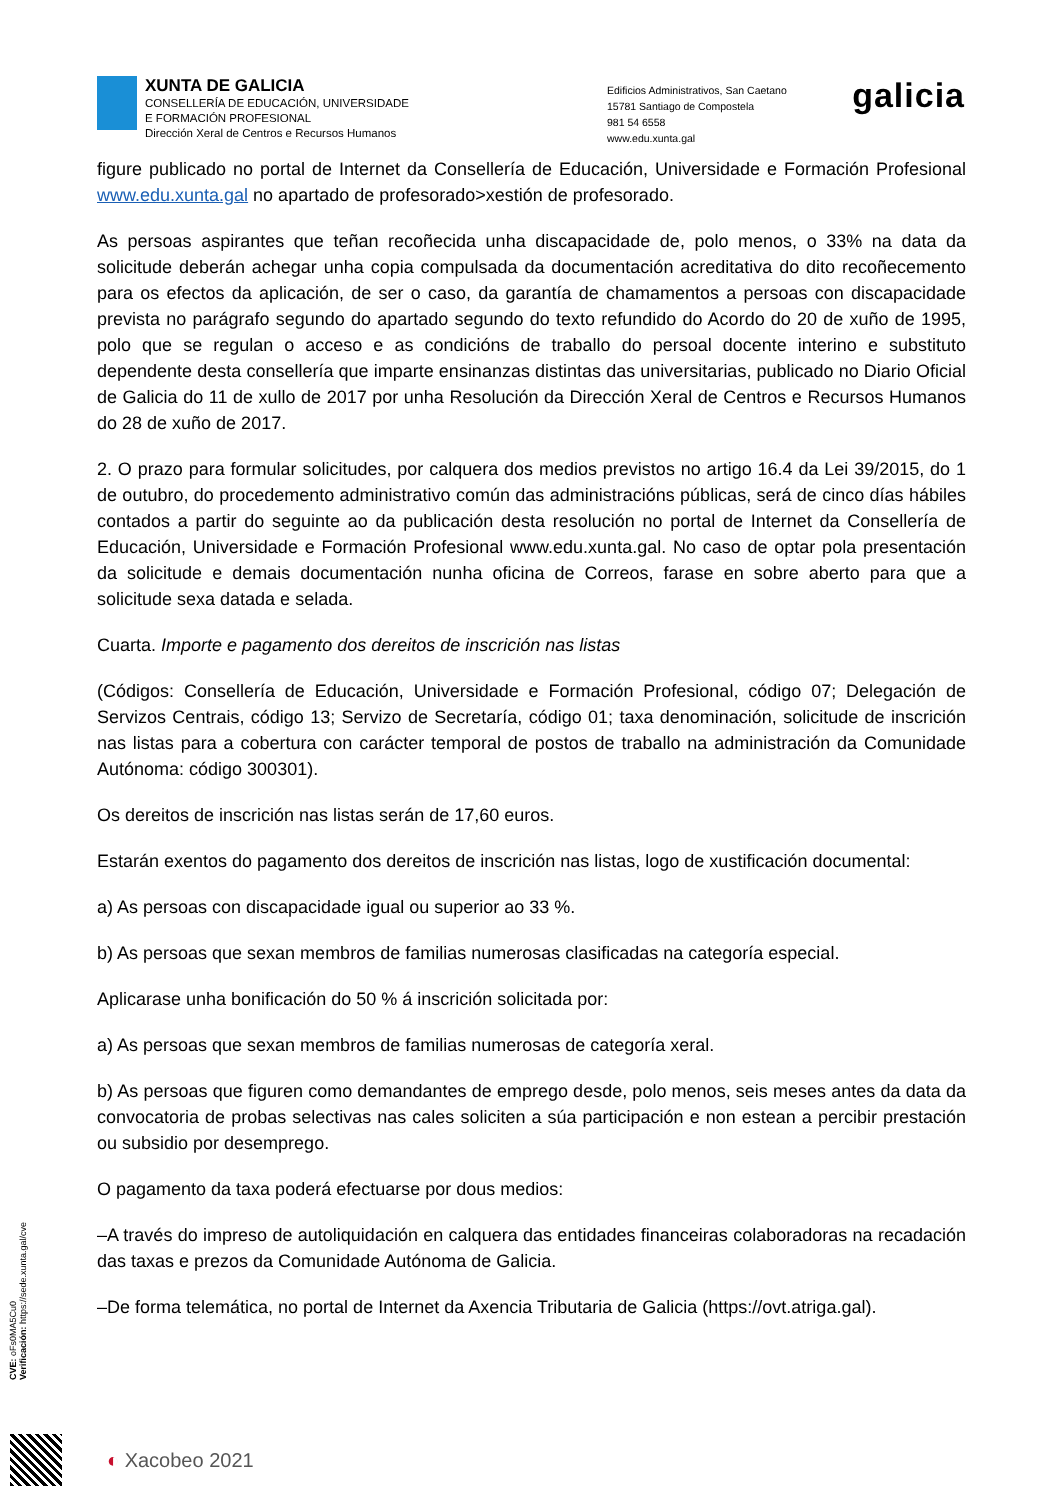XUNTA DE GALICIA
CONSELLERÍA DE EDUCACIÓN, UNIVERSIDADE
E FORMACIÓN PROFESIONAL
Dirección Xeral de Centros e Recursos Humanos
Edificios Administrativos, San Caetano
15781 Santiago de Compostela
981 54 6558
www.edu.xunta.gal
galicia
figure publicado no portal de Internet da Consellería de Educación, Universidade e Formación Profesional www.edu.xunta.gal no apartado de profesorado>xestión de profesorado.
As persoas aspirantes que teñan recoñecida unha discapacidade de, polo menos, o 33% na data da solicitude deberán achegar unha copia compulsada da documentación acreditativa do dito recoñecemento para os efectos da aplicación, de ser o caso, da garantía de chamamentos a persoas con discapacidade prevista no parágrafo segundo do apartado segundo do texto refundido do Acordo do 20 de xuño de 1995, polo que se regulan o acceso e as condicións de traballo do persoal docente interino e substituto dependente desta consellería que imparte ensinanzas distintas das universitarias, publicado no Diario Oficial de Galicia do 11 de xullo de 2017 por unha Resolución da Dirección Xeral de Centros e Recursos Humanos do 28 de xuño de 2017.
2. O prazo para formular solicitudes, por calquera dos medios previstos no artigo 16.4 da Lei 39/2015, do 1 de outubro, do procedemento administrativo común das administracións públicas, será de cinco días hábiles contados a partir do seguinte ao da publicación desta resolución no portal de Internet da Consellería de Educación, Universidade e Formación Profesional www.edu.xunta.gal. No caso de optar pola presentación da solicitude e demais documentación nunha oficina de Correos, farase en sobre aberto para que a solicitude sexa datada e selada.
Cuarta. Importe e pagamento dos dereitos de inscrición nas listas
(Códigos: Consellería de Educación, Universidade e Formación Profesional, código 07; Delegación de Servizos Centrais, código 13; Servizo de Secretaría, código 01; taxa denominación, solicitude de inscrición nas listas para a cobertura con carácter temporal de postos de traballo na administración da Comunidade Autónoma: código 300301).
Os dereitos de inscrición nas listas serán de 17,60 euros.
Estarán exentos do pagamento dos dereitos de inscrición nas listas, logo de xustificación documental:
a) As persoas con discapacidade igual ou superior ao 33 %.
b) As persoas que sexan membros de familias numerosas clasificadas na categoría especial.
Aplicarase unha bonificación do 50 % á inscrición solicitada por:
a) As persoas que sexan membros de familias numerosas de categoría xeral.
b) As persoas que figuren como demandantes de emprego desde, polo menos, seis meses antes da data da convocatoria de probas selectivas nas cales soliciten a súa participación e non estean a percibir prestación ou subsidio por desemprego.
O pagamento da taxa poderá efectuarse por dous medios:
–A través do impreso de autoliquidación en calquera das entidades financeiras colaboradoras na recadación das taxas e prezos da Comunidade Autónoma de Galicia.
–De forma telemática, no portal de Internet da Axencia Tributaria de Galicia (https://ovt.atriga.gal).
CVE: oFs0MA5Cu0
Verificación: https://sede.xunta.gal/cve
◐ Xacobeo 2021